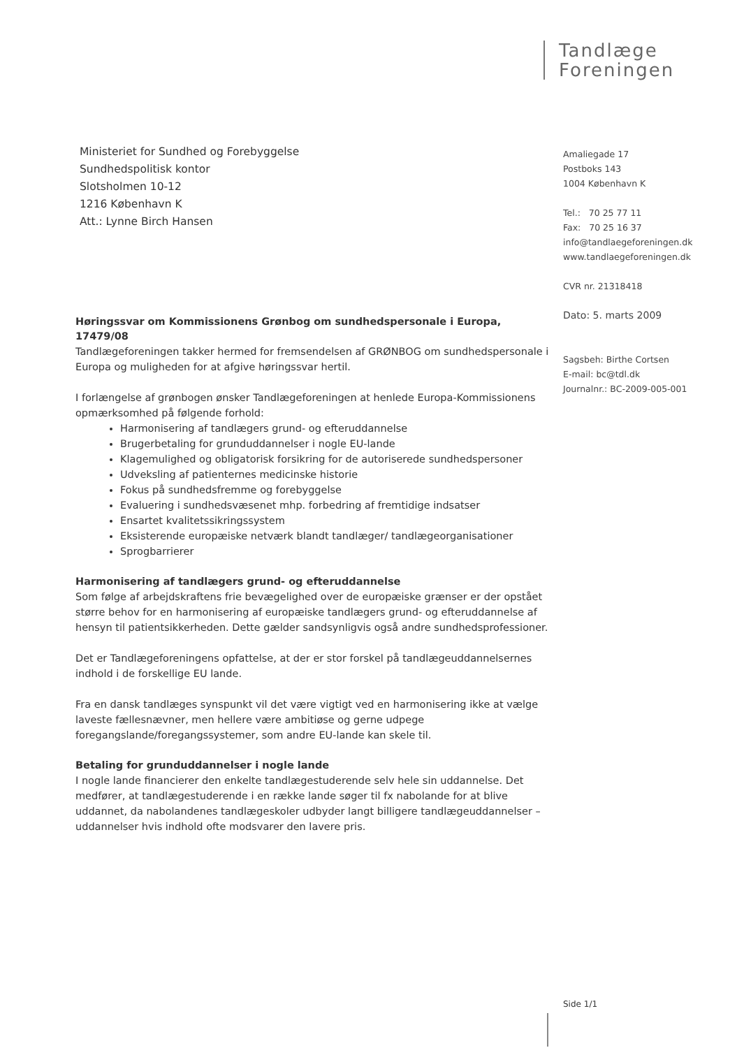Tandlæge
Foreningen
Amaliegade 17
Postboks 143
1004 København K
Tel.: 70 25 77 11
Fax: 70 25 16 37
info@tandlaegeforeningen.dk
www.tandlaegeforeningen.dk
CVR nr. 21318418
Dato: 5. marts 2009
Sagsbeh: Birthe Cortsen
E-mail: bc@tdl.dk
Journalnr.: BC-2009-005-001
Ministeriet for Sundhed og Forebyggelse
Sundhedspolitisk kontor
Slotsholmen 10-12
1216 København K
Att.: Lynne Birch Hansen
Høringssvar om Kommissionens Grønbog om sundhedspersonale i Europa, 17479/08
Tandlægeforeningen takker hermed for fremsendelsen af GRØNBOG om sundhedspersonale i Europa og muligheden for at afgive høringssvar hertil.
I forlængelse af grønbogen ønsker Tandlægeforeningen at henlede Europa-Kommissionens opmærksomhed på følgende forhold:
Harmonisering af tandlægers grund- og efteruddannelse
Brugerbetaling for grunduddannelser i nogle EU-lande
Klagemulighed og obligatorisk forsikring for de autoriserede sundhedspersoner
Udveksling af patienternes medicinske historie
Fokus på sundhedsfremme og forebyggelse
Evaluering i sundhedsvæsenet mhp. forbedring af fremtidige indsatser
Ensartet kvalitetssikringssystem
Eksisterende europæiske netværk blandt tandlæger/ tandlægeorganisationer
Sprogbarrierer
Harmonisering af tandlægers grund- og efteruddannelse
Som følge af arbejdskraftens frie bevægelighed over de europæiske grænser er der opstået større behov for en harmonisering af europæiske tandlægers grund- og efteruddannelse af hensyn til patientsikkerheden. Dette gælder sandsynligvis også andre sundhedsprofessioner.
Det er Tandlægeforeningens opfattelse, at der er stor forskel på tandlægeuddannelsernes indhold i de forskellige EU lande.
Fra en dansk tandlæges synspunkt vil det være vigtigt ved en harmonisering ikke at vælge laveste fællesnævner, men hellere være ambitiøse og gerne udpege foregangslande/foregangssystemer, som andre EU-lande kan skele til.
Betaling for grunduddannelser i nogle lande
I nogle lande financierer den enkelte tandlægestuderende selv hele sin uddannelse. Det medfører, at tandlægestuderende i en række lande søger til fx nabolande for at blive uddannet, da nabolandenes tandlægeskoler udbyder langt billigere tandlægeuddannelser – uddannelser hvis indhold ofte modsvarer den lavere pris.
Side 1/1